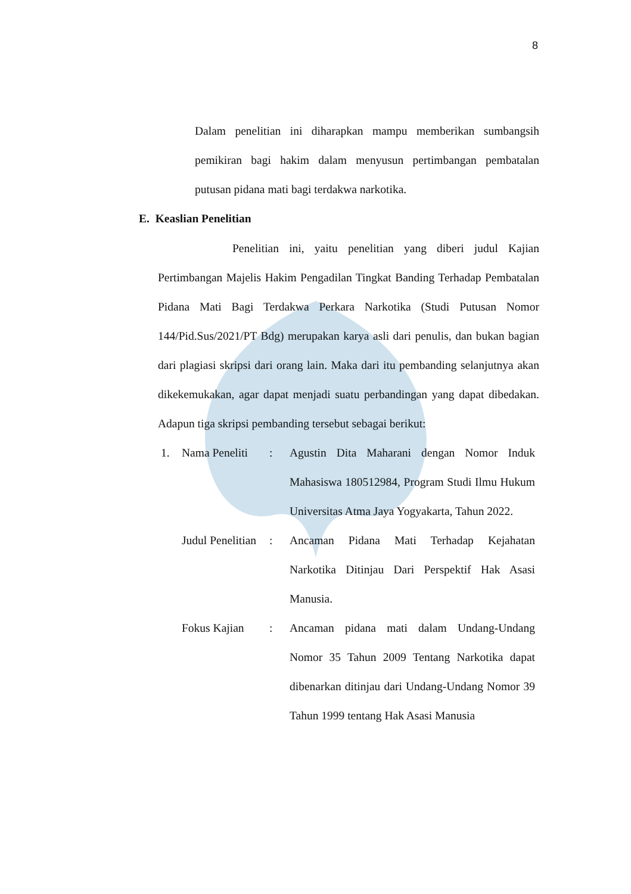8
Dalam penelitian ini diharapkan mampu memberikan sumbangsih pemikiran bagi hakim dalam menyusun pertimbangan pembatalan putusan pidana mati bagi terdakwa narkotika.
E. Keaslian Penelitian
Penelitian ini, yaitu penelitian yang diberi judul Kajian Pertimbangan Majelis Hakim Pengadilan Tingkat Banding Terhadap Pembatalan Pidana Mati Bagi Terdakwa Perkara Narkotika (Studi Putusan Nomor 144/Pid.Sus/2021/PT Bdg) merupakan karya asli dari penulis, dan bukan bagian dari plagiasi skripsi dari orang lain. Maka dari itu pembanding selanjutnya akan dikekemukakan, agar dapat menjadi suatu perbandingan yang dapat dibedakan. Adapun tiga skripsi pembanding tersebut sebagai berikut:
1.
Nama Peneliti
:
Agustin Dita Maharani dengan Nomor Induk Mahasiswa 180512984, Program Studi Ilmu Hukum Universitas Atma Jaya Yogyakarta, Tahun 2022.
Judul Penelitian
:
Ancaman Pidana Mati Terhadap Kejahatan Narkotika Ditinjau Dari Perspektif Hak Asasi Manusia.
Fokus Kajian
:
Ancaman pidana mati dalam Undang-Undang Nomor 35 Tahun 2009 Tentang Narkotika dapat dibenarkan ditinjau dari Undang-Undang Nomor 39 Tahun 1999 tentang Hak Asasi Manusia